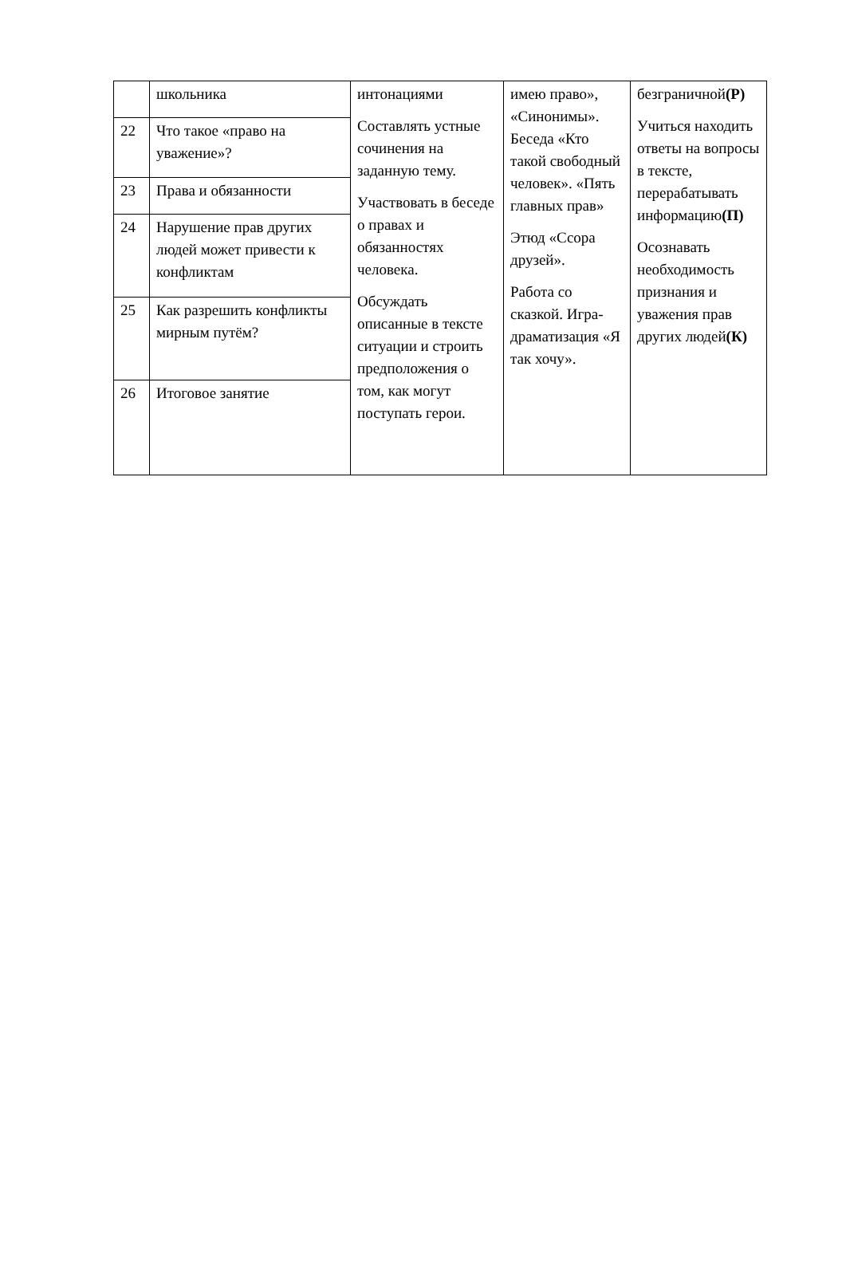| | школьника | интонациями Составлять устные сочинения на заданную тему. Участвовать в беседе о правах и обязанностях человека. Обсуждать описанные в тексте ситуации и строить предположения о том, как могут поступать герои. | имею право», «Синонимы». Беседа «Кто такой свободный человек». «Пять главных прав» Этюд «Ссора друзей». Работа со сказкой. Игра-драматизация «Я так хочу». | безграничной (Р) Учиться находить ответы на вопросы в тексте, перерабатывать информацию (П) Осознавать необходимость признания и уважения прав других людей (К) |
| 22 | Что такое «право на уважение»? | | | |
| 23 | Права и обязанности | | | |
| 24 | Нарушение прав других людей может привести к конфликтам | | | |
| 25 | Как разрешить конфликты мирным путём? | | | |
| 26 | Итоговое занятие | | | |